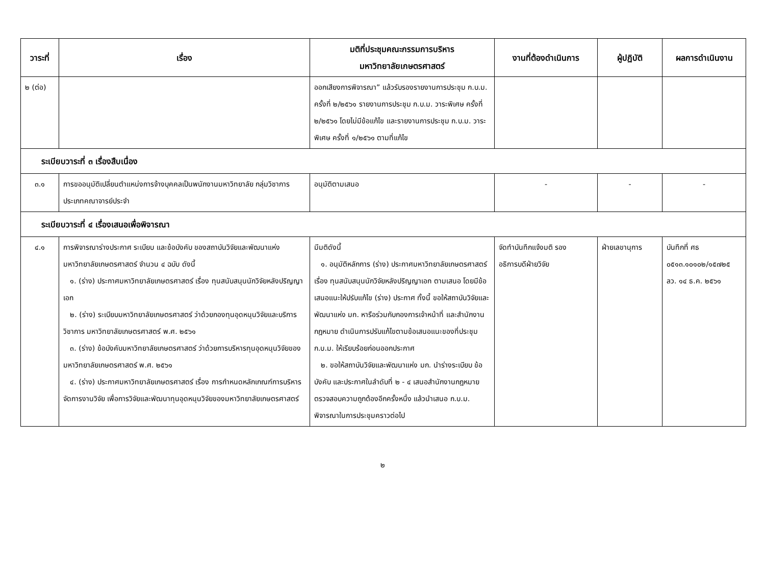| วาระที่ | เรื่อง | มติที่ประชุมคณะกรรมการบริหาร มหาวิทยาลัยเกษตรศาสตร์ | งานที่ต้องดำเนินการ | ผู้ปฏิบัติ | ผลการดำเนินงาน |
| --- | --- | --- | --- | --- | --- |
| ๒ (ต่อ) | | ออกเสียงการพิจารณา” แล้วรับรองรายงานการประชุม ก.บ.ม. ครั้งที่ ๒/๒๕๖๑ รายงานการประชุม ก.บ.ม. วาระพิเศษ ครั้งที่ ๒/๒๕๖๑ โดยไม่มีข้อแก้ไข และรายงานการประชุม ก.บ.ม. วาระพิเศษ ครั้งที่ ๑/๒๕๖๑ ตามที่แก้ไข | | | |
| ระเบียบวาระที่ ๓ เรื่องสืบเนื่อง | | | | | |
| ๓.๑ | การขออนุมัติเปลี่ยนตำแหน่งการจ้างบุคคลเป็นพนักงานมหาวิทยาลัย กลุ่มวิชาการประเภทคณาจารย์ประจำ | อนุมัติตามเสนอ | - | - | - |
| ระเบียบวาระที่ ๔ เรื่องเสนอเพื่อพิจารณา | | | | | |
| ๔.๑ | การพิจารณาร่างประกาศ ระเบียบ และข้อบังคับ ของสถาบันวิจัยและพัฒนาแห่งมหาวิทยาลัยเกษตรศาสตร์ จำนวน ๔ ฉบับ ดังนี้ ๑. (ร่าง) ประกาศมหาวิทยาลัยเกษตรศาสตร์ เรื่อง ทุนสนับสนุนนักวิจัยหลังปริญญาเอก ๒. (ร่าง) ระเบียบมหาวิทยาลัยเกษตรศาสตร์ ว่าด้วยกองทุนอุดหนุนวิจัยและบริการวิชาการ มหาวิทยาลัยเกษตรศาสตร์ พ.ศ. ๒๕๖๑ ๓. (ร่าง) ข้อบังคับมหาวิทยาลัยเกษตรศาสตร์ ว่าด้วยการบริหารทุนอุดหนุนวิจัยของมหาวิทยาลัยเกษตรศาสตร์ พ.ศ. ๒๕๖๑ ๔. (ร่าง) ประกาศมหาวิทยาลัยเกษตรศาสตร์ เรื่อง การกำหนดหลักเกณฑ์การบริหารจัดการงานวิจัย เพื่อการวิจัยและพัฒนาทุนอุดหนุนวิจัยของมหาวิทยาลัยเกษตรศาสตร์ | มีมติดังนี้ ๑. อนุมัติหลักการ (ร่าง) ประกาศมหาวิทยาลัยเกษตรศาสตร์ เรื่อง ทุนสนับสนุนนักวิจัยหลังปริญญาเอก ตามเสนอ โดยมีข้อเสนอแนะให้ปรับแก้ไข (ร่าง) ประกาศ ทั้งนี้ ขอให้สถาบันวิจัยและพัฒนาแห่ง มก. หารือร่วมกับกองการเจ้าหน้าที่ และสำนักงานกฎหมาย ดำเนินการปรับแก้ไขตามข้อเสนอแนะของที่ประชุม ก.บ.ม. ให้เรียบร้อยก่อนออกประกาศ ๒. ขอให้สถาบันวิจัยและพัฒนาแห่ง มก. นำร่างระเบียบ ข้อบังคับ และประกาศในลำดับที่ ๒ - ๔ เสนอสำนักงานกฎหมายตรวจสอบความถูกต้องอีกครั้งหนึ่ง แล้วนำเสนอ ก.บ.ม. พิจารณาในการประชุมคราวต่อไป | จัดทำบันทึกแจ้งมติ รองอธิการบดีฝ่ายวิจัย | ฝ่ายเลขานุการ | บันทึกที่ ศธ ๐๕๑๓.๑๐๑๐๒/๑๕๗๒๕ ลว. ๑๔ ธ.ค. ๒๕๖๑ |
๒